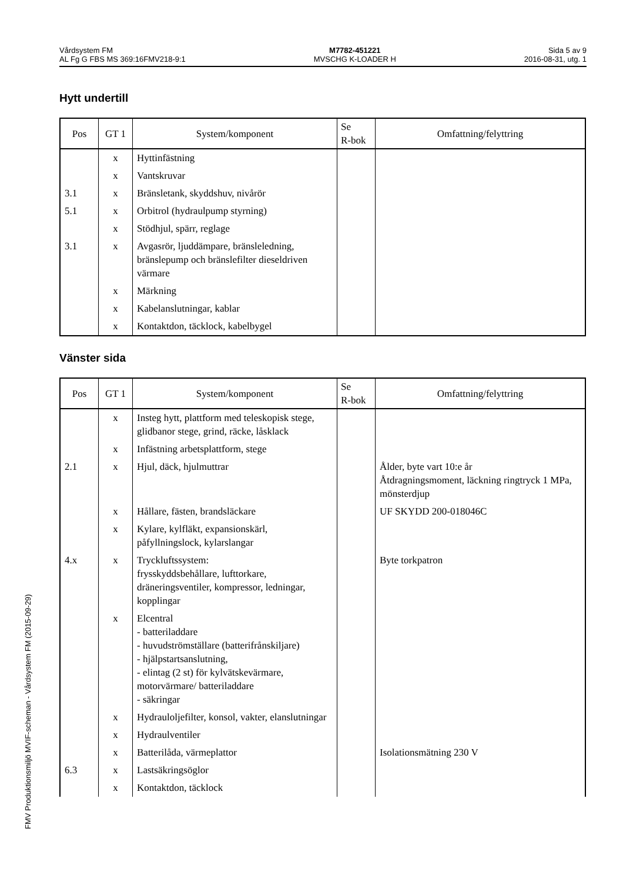Vårdsystem FM
AL Fg G FBS MS 369:16FMV218-9:1
M7782-451221
MVSCHG K-LOADER H
Sida 5 av 9
2016-08-31, utg. 1
Hytt undertill
| Pos | GT 1 | System/komponent | Se R-bok | Omfattning/felyttring |
| --- | --- | --- | --- | --- |
| | x | Hyttinfästning | | |
| | x | Vantskruvar | | |
| 3.1 | x | Bränsletank, skyddshuv, nivårör | | |
| 5.1 | x | Orbitrol (hydraulpump styrning) | | |
| | x | Stödhjul, spärr, reglage | | |
| 3.1 | x | Avgasrör, ljuddämpare, bränsleledning, bränslepump och bränslefilter dieseldriven värmare | | |
| | x | Märkning | | |
| | x | Kabelanslutningar, kablar | | |
| | x | Kontaktdon, täcklock, kabelbygel | | |
Vänster sida
| Pos | GT 1 | System/komponent | Se R-bok | Omfattning/felyttring |
| --- | --- | --- | --- | --- |
| | x | Insteg hytt, plattform med teleskopisk stege, glidbanor stege, grind, räcke, låsklack | | |
| | x | Infästning arbetsplattform, stege | | |
| 2.1 | x | Hjul, däck, hjulmuttrar | | Ålder, byte vart 10:e år Åtdragningsmoment, läckning ringtryck 1 MPa, mönsterdjup |
| | x | Hållare, fästen, brandsläckare | | UF SKYDD 200-018046C |
| | x | Kylare, kylfläkt, expansionskärl, påfyllningslock, kylarslangar | | |
| 4.x | x | Tryckluftssystem: frysskyddsbehållare, lufttorkare, dräneringsventiler, kompressor, ledningar, kopplingar | | Byte torkpatron |
| | x | Elcentral - batteriladdare - huvudströmställare (batterifrånskiljare) - hjälpstartsanslutning, - elintag (2 st) för kylvätskevärmare, motorvärmare/ batteriladdare - säkringar | | |
| | x | Hydrauloljefilter, konsol, vakter, elanslutningar | | |
| | x | Hydraulventiler | | |
| | x | Batterilåda, värmeplattor | | Isolationsmätning 230 V |
| 6.3 | x | Lastsäkringsöglor | | |
| | x | Kontaktdon, täcklock | | |
FMV Produktionsmiljö MVIF-scheman - Vårdsystem FM (2015-09-29)